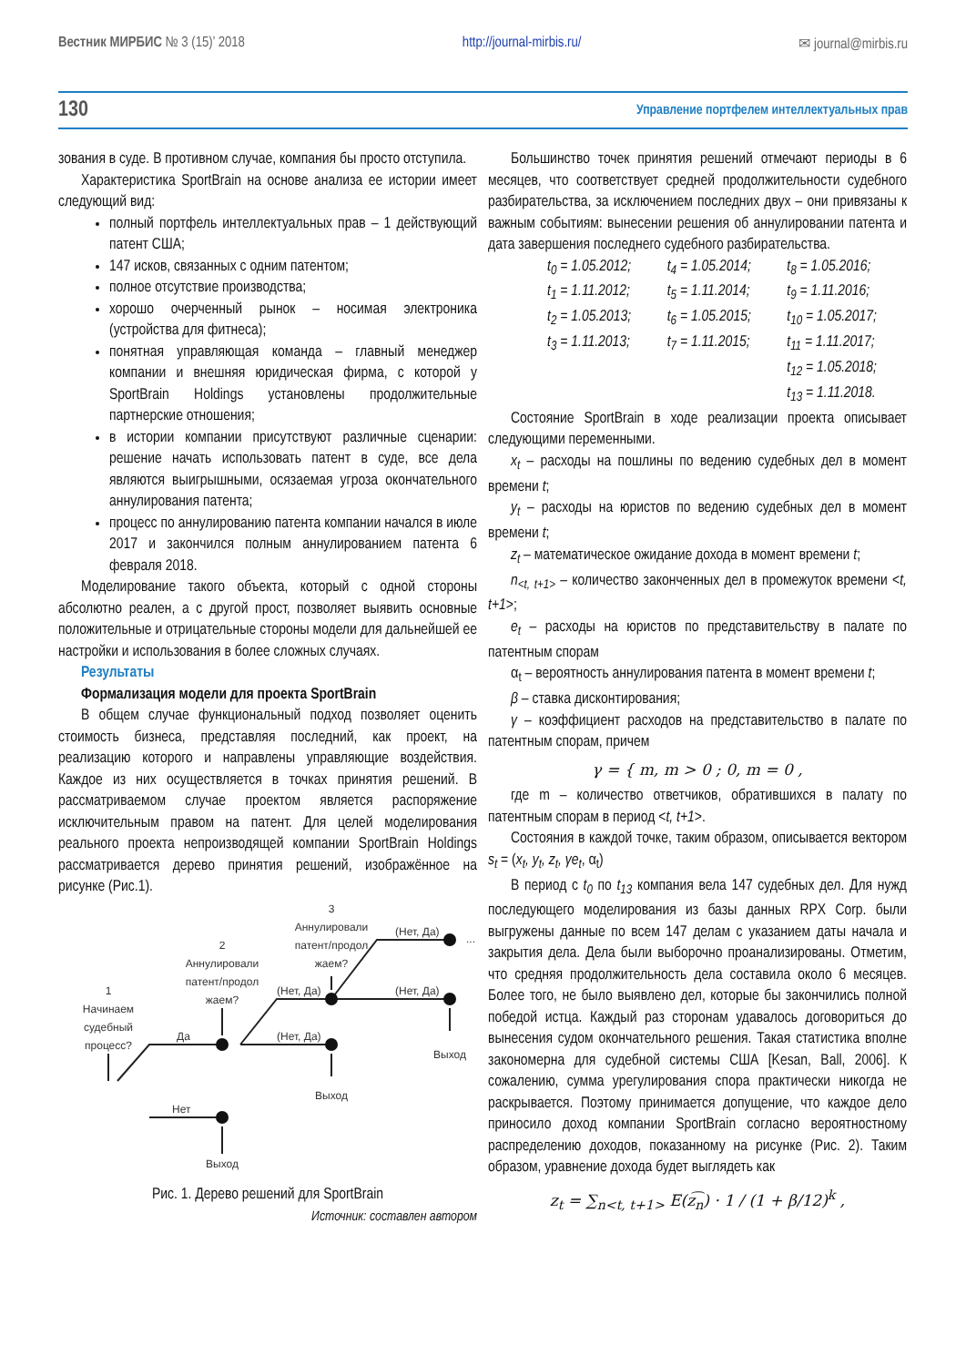Вестник МИРБИС № 3 (15)’ 2018 http://journal-mirbis.ru/ ✉ journal@mirbis.ru
130 Управление портфелем интеллектуальных прав
зования в суде. В противном случае, компания бы просто отступила.
Характеристика SportBrain на основе анализа ее истории имеет следующий вид:
полный портфель интеллектуальных прав – 1 действующий патент США;
147 исков, связанных с одним патентом;
полное отсутствие производства;
хорошо очерченный рынок – носимая электроника (устройства для фитнеса);
понятная управляющая команда – главный менеджер компании и внешняя юридическая фирма, с которой у SportBrain Holdings установлены продолжительные партнерские отношения;
в истории компании присутствуют различные сценарии: решение начать использовать патент в суде, все дела являются выигрышными, осязаемая угроза окончательного аннулирования патента;
процесс по аннулированию патента компании начался в июле 2017 и закончился полным аннулированием патента 6 февраля 2018.
Моделирование такого объекта, который с одной стороны абсолютно реален, а с другой прост, позволяет выявить основные положительные и отрицательные стороны модели для дальнейшей ее настройки и использования в более сложных случаях.
Результаты
Формализация модели для проекта SportBrain
В общем случае функциональный подход позволяет оценить стоимость бизнеса, представляя последний, как проект, на реализацию которого и направлены управляющие воздействия. Каждое из них осуществляется в точках принятия решений. В рассматриваемом случае проектом является распоряжение исключительным правом на патент. Для целей моделирования реального проекта непроизводящей компании SportBrain Holdings рассматривается дерево принятия решений, изображённое на рисунке (Рис.1).
3
Аннулировали
патент/продол
жаем?
2
Аннулировали
патент/продол
жаем?
1
Начинаем
судебный
процесс?
Да
Нет
(Нет, Да)
(Нет, Да)
(Нет, Да)
(Нет, Да)
...
Выход
Выход
Выход
Рис. 1. Дерево решений для SportBrain
Источник: составлен автором
Большинство точек принятия решений отмечают периоды в 6 месяцев, что соответствует средней продолжительности судебного разбирательства, за исключением последних двух – они привязаны к важным событиям: вынесении решения об аннулировании патента и дата завершения последнего судебного разбирательства.
t<sub>0</sub> = 1.05.2012; t<sub>4</sub> = 1.05.2014; t<sub>8</sub> = 1.05.2016; t<sub>1</sub> = 1.11.2012; t<sub>5</sub> = 1.11.2014; t<sub>9</sub> = 1.11.2016; t<sub>2</sub> = 1.05.2013; t<sub>6</sub> = 1.05.2015; t<sub>10</sub> = 1.05.2017; t<sub>3</sub> = 1.11.2013; t<sub>7</sub> = 1.11.2015; t<sub>11</sub> = 1.11.2017; t<sub>12</sub> = 1.05.2018; t<sub>13</sub> = 1.11.2018.
Состояние SportBrain в ходе реализации проекта описывает следующими переменными.
x<sub>t</sub> – расходы на пошлины по ведению судебных дел в момент времени t;
y<sub>t</sub> – расходы на юристов по ведению судебных дел в момент времени t;
z<sub>t</sub> – математическое ожидание дохода в момент времени t;
n<sub><t, t+1></sub> – количество законченных дел в промежуток времени <t, t+1>;
e<sub>t</sub> – расходы на юристов по представительству в палате по патентным спорам
α<sub>t</sub> – вероятность аннулирования патента в момент времени t;
β – ставка дисконтирования;
γ – коэффициент расходов на представительство в палате по патентным спорам, причем
γ = { m, m > 0 ; 0, m = 0 ,
где m – количество ответчиков, обратившихся в палату по патентным спорам в период <t, t+1>.
Состояния в каждой точке, таким образом, описывается вектором s<sub>t</sub> = (x<sub>t</sub>, y<sub>t</sub>, z<sub>t</sub>, γe<sub>t</sub>, α<sub>t</sub>)
В период с t<sub>0</sub> по t<sub>13</sub> компания вела 147 судебных дел. Для нужд последующего моделирования из базы данных RPX Corp. были выгружены данные по всем 147 делам с указанием даты начала и закрытия дела. Дела были выборочно проанализированы. Отметим, что средняя продолжительность дела составила около 6 месяцев. Более того, не было выявлено дел, которые бы закончились полной победой истца. Каждый раз сторонам удавалось договориться до вынесения судом окончательного решения. Такая статистика вполне закономерна для судебной системы США [Kesan, Ball, 2006]. К сожалению, сумма урегулирования спора практически никогда не раскрывается. Поэтому принимается допущение, что каждое дело приносило доход компании SportBrain согласно вероятностному распределению доходов, показанному на рисунке (Рис. 2). Таким образом, уравнение дохода будет выглядеть как
z<sub>t</sub> = ∑<sub>n<t, t+1></sub> E(z͡<sub>n</sub>) · 1 / (1 + β/12)<sup>k</sup> ,